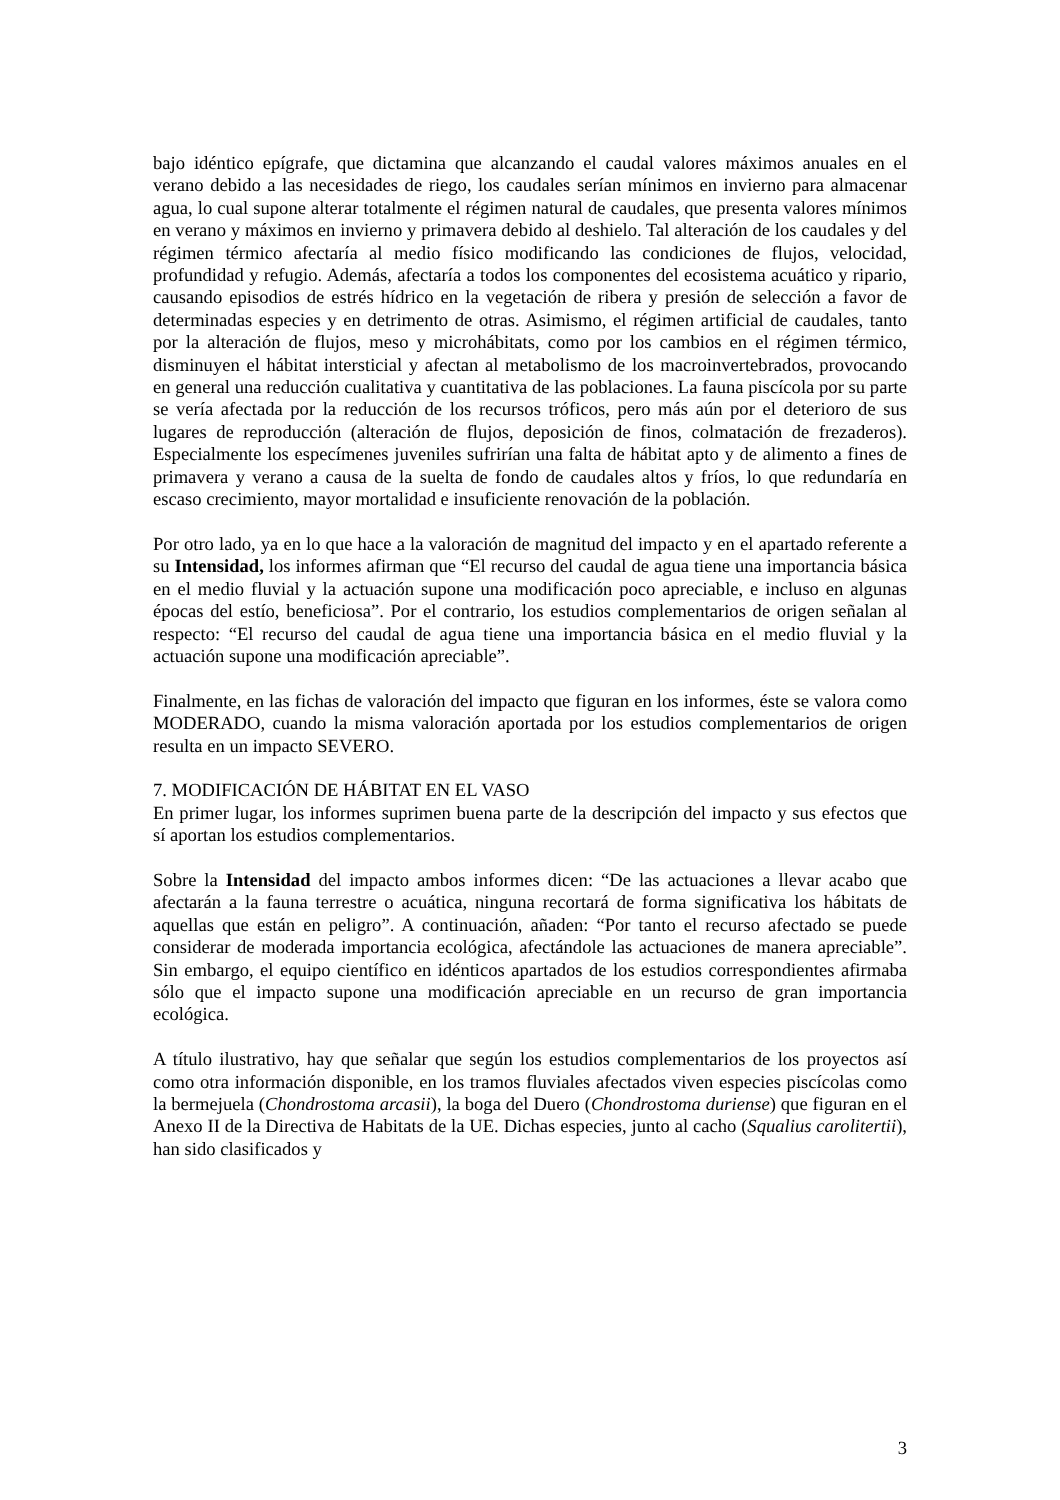bajo idéntico epígrafe, que dictamina que alcanzando el caudal valores máximos anuales en el verano debido a las necesidades de riego, los caudales serían mínimos en invierno para almacenar agua, lo cual supone alterar totalmente el régimen natural de caudales, que presenta valores mínimos en verano y máximos en invierno y primavera debido al deshielo. Tal alteración de los caudales y del régimen térmico afectaría al medio físico modificando las condiciones de flujos, velocidad, profundidad y refugio. Además, afectaría a todos los componentes del ecosistema acuático y ripario, causando episodios de estrés hídrico en la vegetación de ribera y presión de selección a favor de determinadas especies y en detrimento de otras. Asimismo, el régimen artificial de caudales, tanto por la alteración de flujos, meso y microhábitats, como por los cambios en el régimen térmico, disminuyen el hábitat intersticial y afectan al metabolismo de los macroinvertebrados, provocando en general una reducción cualitativa y cuantitativa de las poblaciones. La fauna piscícola por su parte se vería afectada por la reducción de los recursos tróficos, pero más aún por el deterioro de sus lugares de reproducción (alteración de flujos, deposición de finos, colmatación de frezaderos). Especialmente los especímenes juveniles sufrirían una falta de hábitat apto y de alimento a fines de primavera y verano a causa de la suelta de fondo de caudales altos y fríos, lo que redundaría en escaso crecimiento, mayor mortalidad e insuficiente renovación de la población.
Por otro lado, ya en lo que hace a la valoración de magnitud del impacto y en el apartado referente a su Intensidad, los informes afirman que “El recurso del caudal de agua tiene una importancia básica en el medio fluvial y la actuación supone una modificación poco apreciable, e incluso en algunas épocas del estío, beneficiosa”. Por el contrario, los estudios complementarios de origen señalan al respecto: “El recurso del caudal de agua tiene una importancia básica en el medio fluvial y la actuación supone una modificación apreciable”.
Finalmente, en las fichas de valoración del impacto que figuran en los informes, éste se valora como MODERADO, cuando la misma valoración aportada por los estudios complementarios de origen resulta en un impacto SEVERO.
7. MODIFICACIÓN DE HÁBITAT EN EL VASO
En primer lugar, los informes suprimen buena parte de la descripción del impacto y sus efectos que sí aportan los estudios complementarios.
Sobre la Intensidad del impacto ambos informes dicen: “De las actuaciones a llevar acabo que afectarán a la fauna terrestre o acuática, ninguna recortará de forma significativa los hábitats de aquellas que están en peligro”. A continuación, añaden: “Por tanto el recurso afectado se puede considerar de moderada importancia ecológica, afectándole las actuaciones de manera apreciable”. Sin embargo, el equipo científico en idénticos apartados de los estudios correspondientes afirmaba sólo que el impacto supone una modificación apreciable en un recurso de gran importancia ecológica.
A título ilustrativo, hay que señalar que según los estudios complementarios de los proyectos así como otra información disponible, en los tramos fluviales afectados viven especies piscícolas como la bermejuela (Chondrostoma arcasii), la boga del Duero (Chondrostoma duriense) que figuran en el Anexo II de la Directiva de Habitats de la UE. Dichas especies, junto al cacho (Squalius carolitertii), han sido clasificados y
3